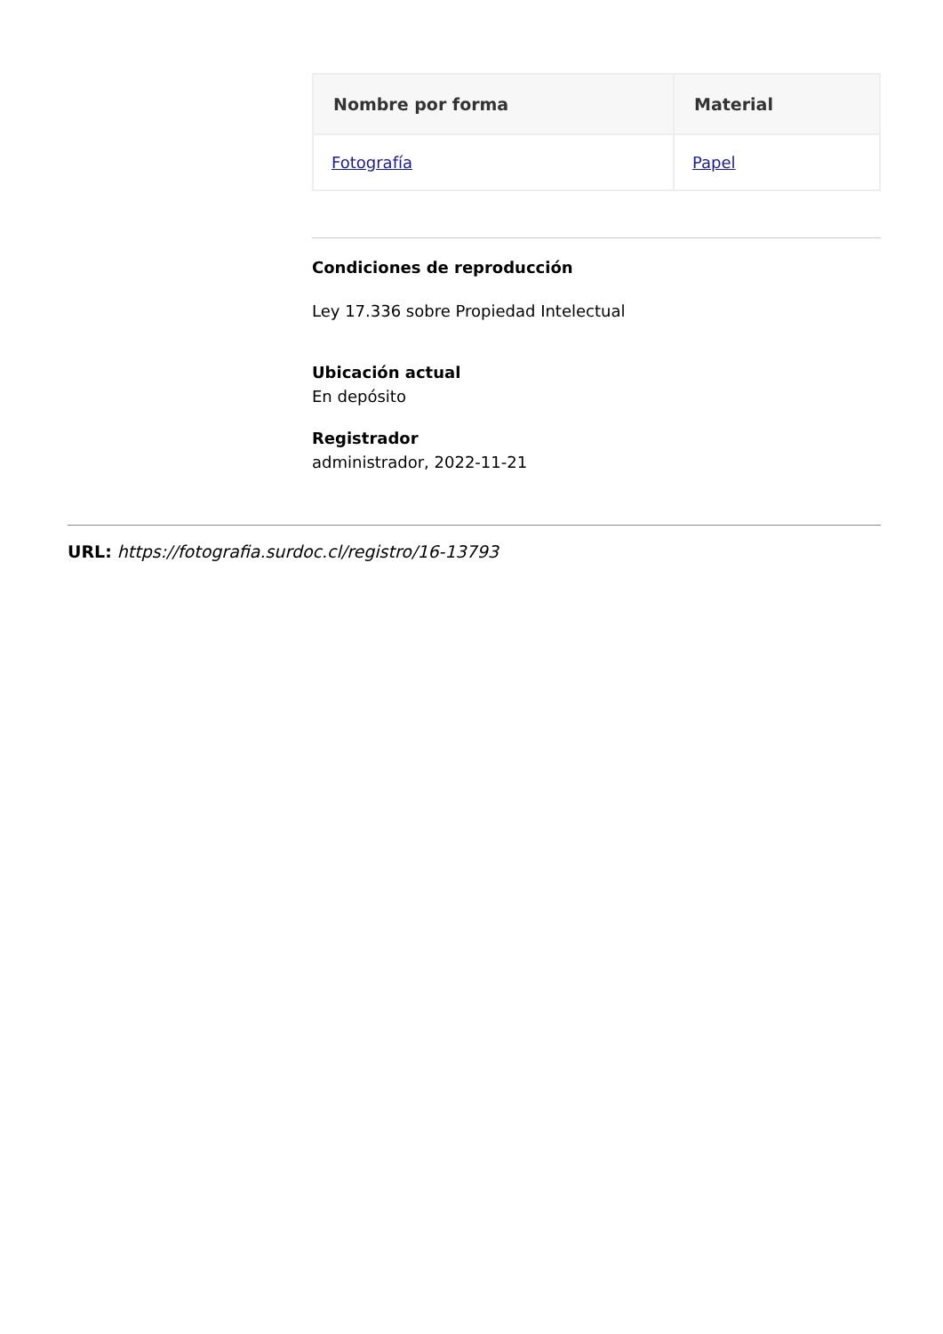| Nombre por forma | Material |
| --- | --- |
| Fotografía | Papel |
Condiciones de reproducción
Ley 17.336 sobre Propiedad Intelectual
Ubicación actual
En depósito
Registrador
administrador, 2022-11-21
URL: https://fotografia.surdoc.cl/registro/16-13793